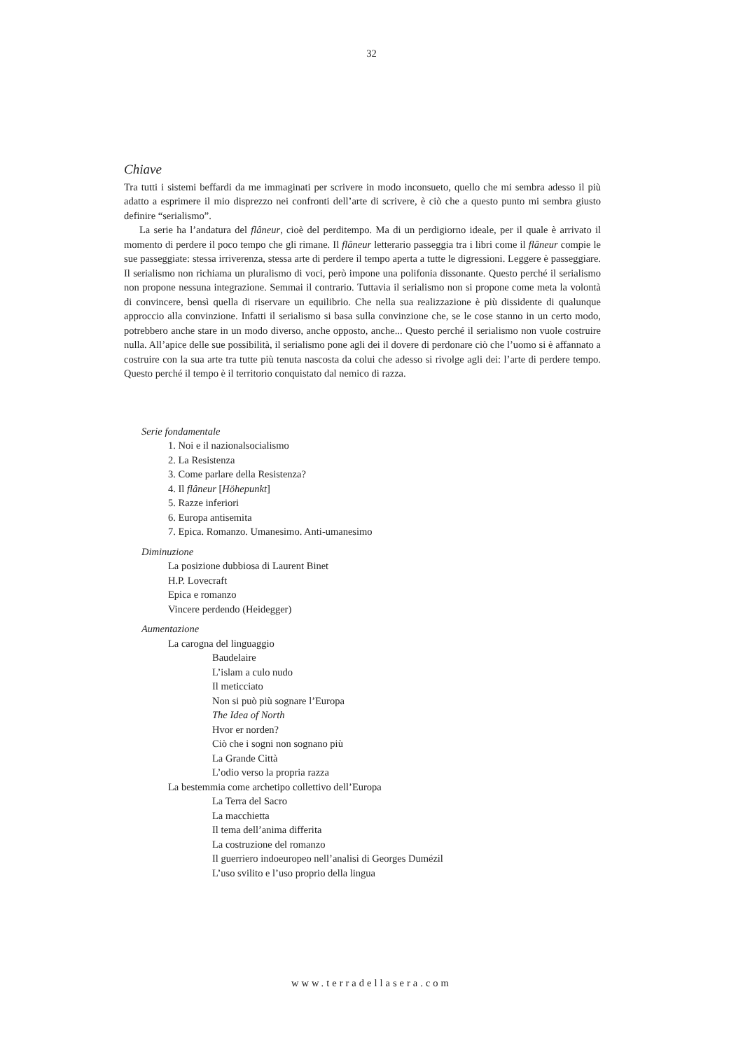32
Chiave
Tra tutti i sistemi beffardi da me immaginati per scrivere in modo inconsueto, quello che mi sembra adesso il più adatto a esprimere il mio disprezzo nei confronti dell’arte di scrivere, è ciò che a questo punto mi sembra giusto definire “serialismo”.
La serie ha l’andatura del flâneur, cioè del perditempo. Ma di un perdigiorno ideale, per il quale è arrivato il momento di perdere il poco tempo che gli rimane. Il flâneur letterario passeggia tra i libri come il flâneur compie le sue passeggiate: stessa irriverenza, stessa arte di perdere il tempo aperta a tutte le digressioni. Leggere è passeggiare. Il serialismo non richiama un pluralismo di voci, però impone una polifonia dissonante. Questo perché il serialismo non propone nessuna integrazione. Semmai il contrario. Tuttavia il serialismo non si propone come meta la volontà di convincere, bensì quella di riservare un equilibrio. Che nella sua realizzazione è più dissidente di qualunque approccio alla convinzione. Infatti il serialismo si basa sulla convinzione che, se le cose stanno in un certo modo, potrebbero anche stare in un modo diverso, anche opposto, anche... Questo perché il serialismo non vuole costruire nulla. All’apice delle sue possibilità, il serialismo pone agli dei il dovere di perdonare ciò che l’uomo si è affannato a costruire con la sua arte tra tutte più tenuta nascosta da colui che adesso si rivolge agli dei: l’arte di perdere tempo. Questo perché il tempo è il territorio conquistato dal nemico di razza.
Serie fondamentale
1. Noi e il nazionalsocialismo
2. La Resistenza
3. Come parlare della Resistenza?
4. Il flâneur [Höhepunkt]
5. Razze inferiori
6. Europa antisemita
7. Epica. Romanzo. Umanesimo. Anti-umanesimo
Diminuzione
La posizione dubbiosa di Laurent Binet
H.P. Lovecraft
Epica e romanzo
Vincere perdendo (Heidegger)
Aumentazione
La carogna del linguaggio
Baudelaire
L’islam a culo nudo
Il meticciato
Non si può più sognare l’Europa
The Idea of North
Hvor er norden?
Ciò che i sogni non sognano più
La Grande Città
L’odio verso la propria razza
La bestemmia come archetipo collettivo dell’Europa
La Terra del Sacro
La macchietta
Il tema dell’anima differita
La costruzione del romanzo
Il guerriero indoeuropeo nell’analisi di Georges Dumézil
L’uso svilito e l’uso proprio della lingua
www.terradellasera.com